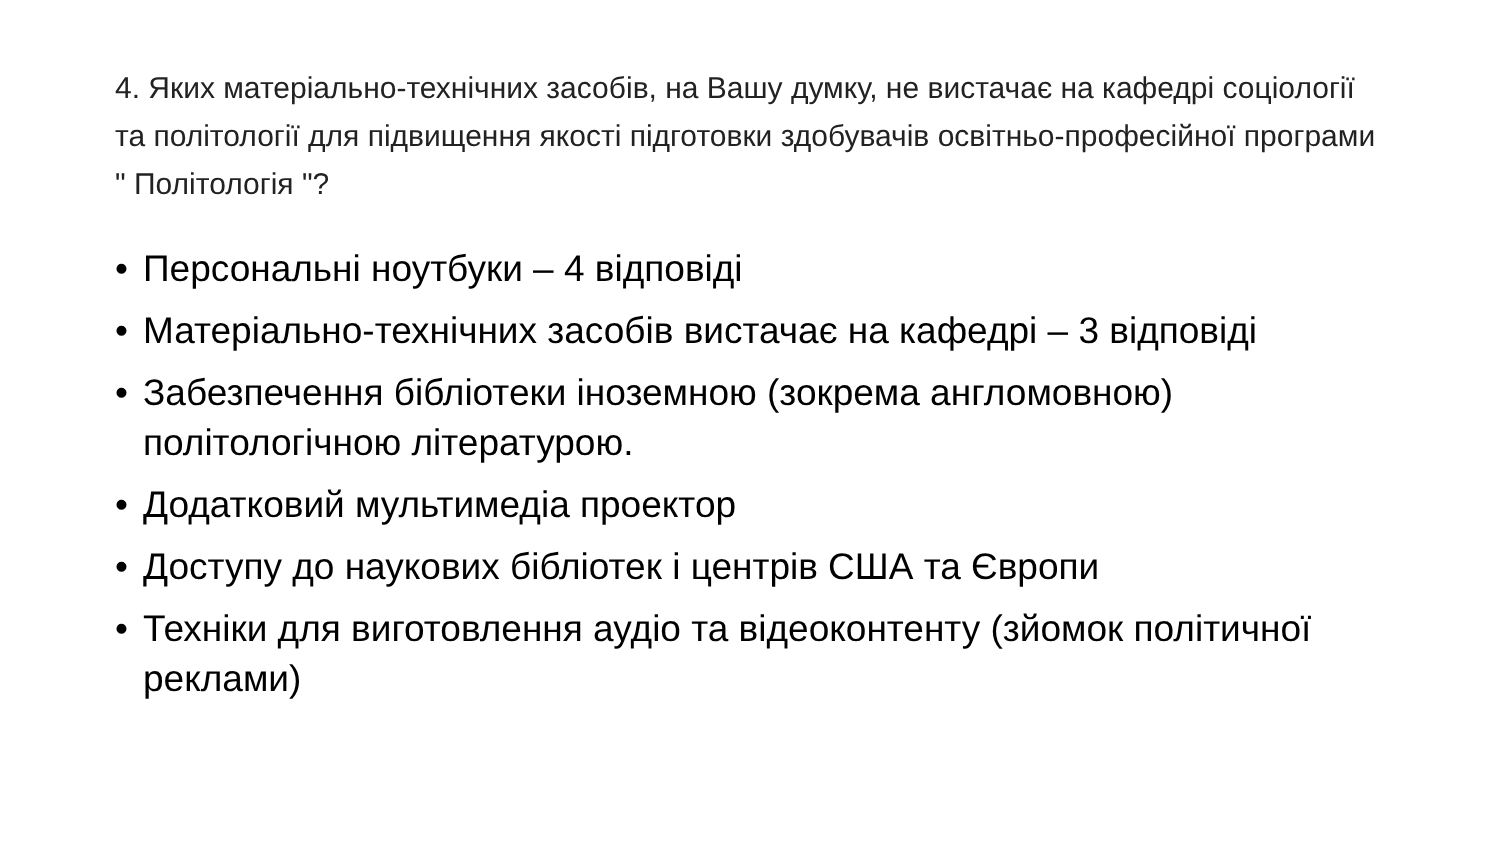4. Яких матеріально-технічних засобів, на Вашу думку, не вистачає на кафедрі соціології та політології для підвищення якості підготовки здобувачів освітньо-професійної програми " Політологія "?
• Персональні ноутбуки – 4 відповіді
• Матеріально-технічних засобів вистачає на кафедрі – 3 відповіді
• Забезпечення бібліотеки іноземною (зокрема англомовною) політологічною літературою.
• Додатковий мультимедіа проектор
• Доступу до наукових бібліотек і центрів США та Європи
• Техніки для виготовлення аудіо та відеоконтенту (зйомок політичної реклами)